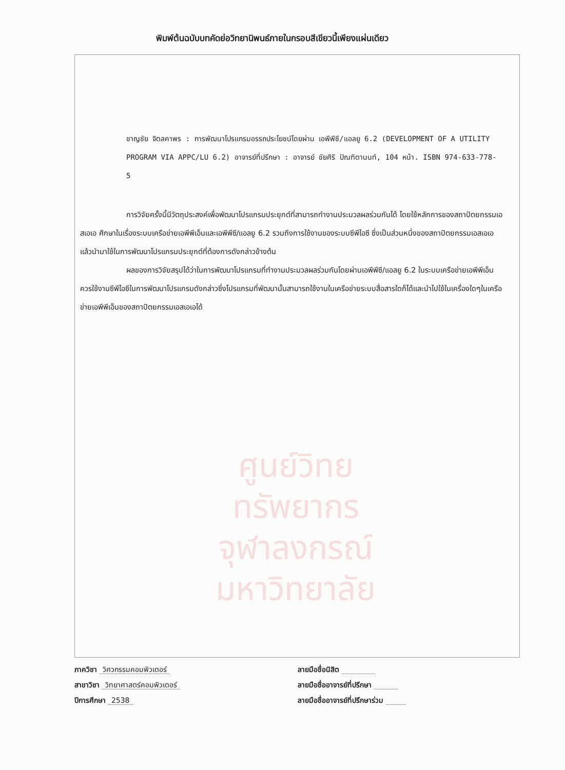พิมพ์ต้นฉบับบทคัดย่อวิทยานิพนธ์ภายในกรอบสีเขียวนี้เพียงแผ่นเดียว
ชาญชัย จิตลคาพร : การพัฒนาโปรแกรมอรรถประโยชน์โดยผ่าน เอพีพีซี/แอลยู 6.2 (DEVELOPMENT OF A UTILITY PROGRAM VIA APPC/LU 6.2) อาจารย์ที่ปรึกษา : อาจารย์ ชัยศิริ ปัณฑิตานนท์, 104 หน้า. ISBN 974-633-778-5
การวิจัยครั้งนี้มีวัตถุประสงค์เพื่อพัฒนาโปรแกรมประยุกต์ที่สามารถทำงานประมวลผลร่วมกันได้ โดยใช้หลักการของสถาปัตยกรรมเอสเอเอ ศึกษาในเรื่องระบบเครือข่ายเอพีพีเอ็นและเอพีพีซี/แอลยู 6.2 รวมถึงการใช้งานของระบบซีพีไอซี ซึ่งเป็นส่วนหนึ่งของสถาปัตยกรรมเอสเอเอแล้วนำมาใช้ในการพัฒนาโปรแกรมประยุกต์ที่ต้องการดังกล่าวข้างต้น
ผลของการวิจัยสรุปได้ว่าในการพัฒนาโปรแกรมที่ทำงานประมวลผลร่วมกันโดยผ่านเอพีพีซี/แอลยู 6.2 ในระบบเครือข่ายเอพีพีเอ็นควรใช้งานซีพีไอซีในการพัฒนาโปรแกรมดังกล่าวซึ่งโปรแกรมที่พัฒนานั้นสามารถใช้งานในเครือข่ายระบบสื่อสารใดก็ได้และนำไปใช้ในเครื่องใดๆในเครือข่ายเอพีพีเอ็นของสถาปัตยกรรมเอสเอเอได้
ศูนย์วิทยทรัพยากร
จุฬาลงกรณ์มหาวิทยาลัย
ภาควิชา วิศวกรรมคอมพิวเตอร์
สาขาวิชา วิทยาศาสตร์คอมพิวเตอร์
ปีการศึกษา 2538
ลายมือชื่อนิสิต
ลายมือชื่ออาจารย์ที่ปรึกษา
ลายมือชื่ออาจารย์ที่ปรึกษาร่วม